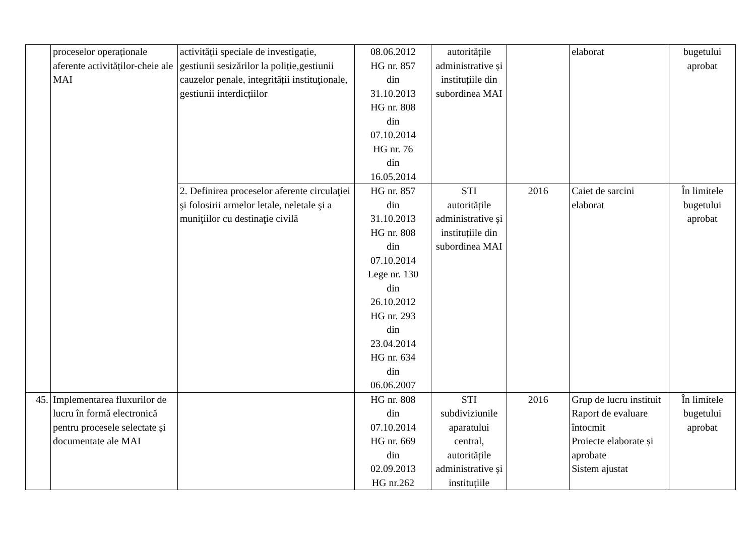| | proceselor operaționale aferente activităților-cheie ale MAI | activității speciale de investigație, gestiunii sesizărilor la poliție,gestiunii cauzelor penale, integrității instituţionale, gestiunii interdicțiilor | 08.06.2012 HG nr. 857 din 31.10.2013 HG nr. 808 din 07.10.2014 HG nr. 76 din 16.05.2014 | autoritățile administrative și instituțiile din subordinea MAI | | elaborat | bugetului aprobat |
| | | 2. Definirea proceselor aferente circulaţiei şi folosirii armelor letale, neletale şi a muniţiilor cu destinaţie civilă | HG nr. 857 din 31.10.2013 HG nr. 808 din 07.10.2014 Lege nr. 130 din 26.10.2012 HG nr. 293 din 23.04.2014 HG nr. 634 din 06.06.2007 | STI autoritățile administrative și instituțiile din subordinea MAI | 2016 | Caiet de sarcini elaborat | În limitele bugetului aprobat |
| 45. | Implementarea fluxurilor de lucru în formă electronică pentru procesele selectate și documentate ale MAI | | HG nr. 808 din 07.10.2014 HG nr. 669 din 02.09.2013 HG nr.262 | STI subdiviziunile aparatului central, autoritățile administrative și instituțiile | 2016 | Grup de lucru instituit Raport de evaluare întocmit Proiecte elaborate și aprobate Sistem ajustat | În limitele bugetului aprobat |